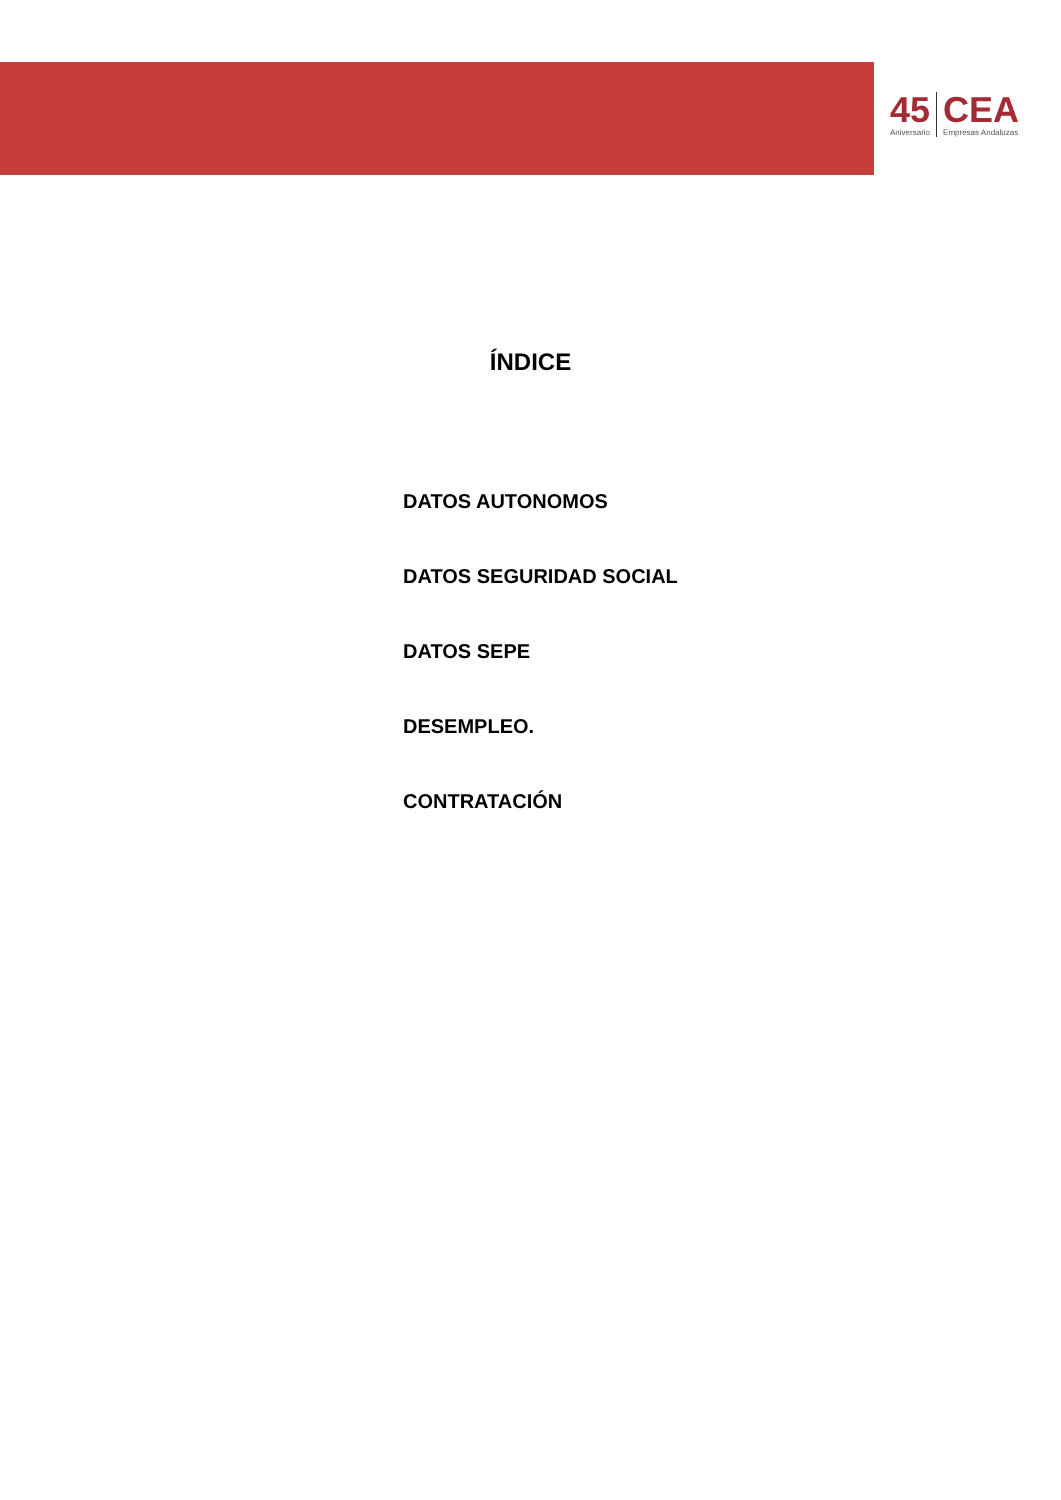45
Aniversario
CEA
Empresas Andaluzas
ÍNDICE
DATOS AUTONOMOS
DATOS SEGURIDAD SOCIAL
DATOS SEPE
DESEMPLEO.
CONTRATACIÓN